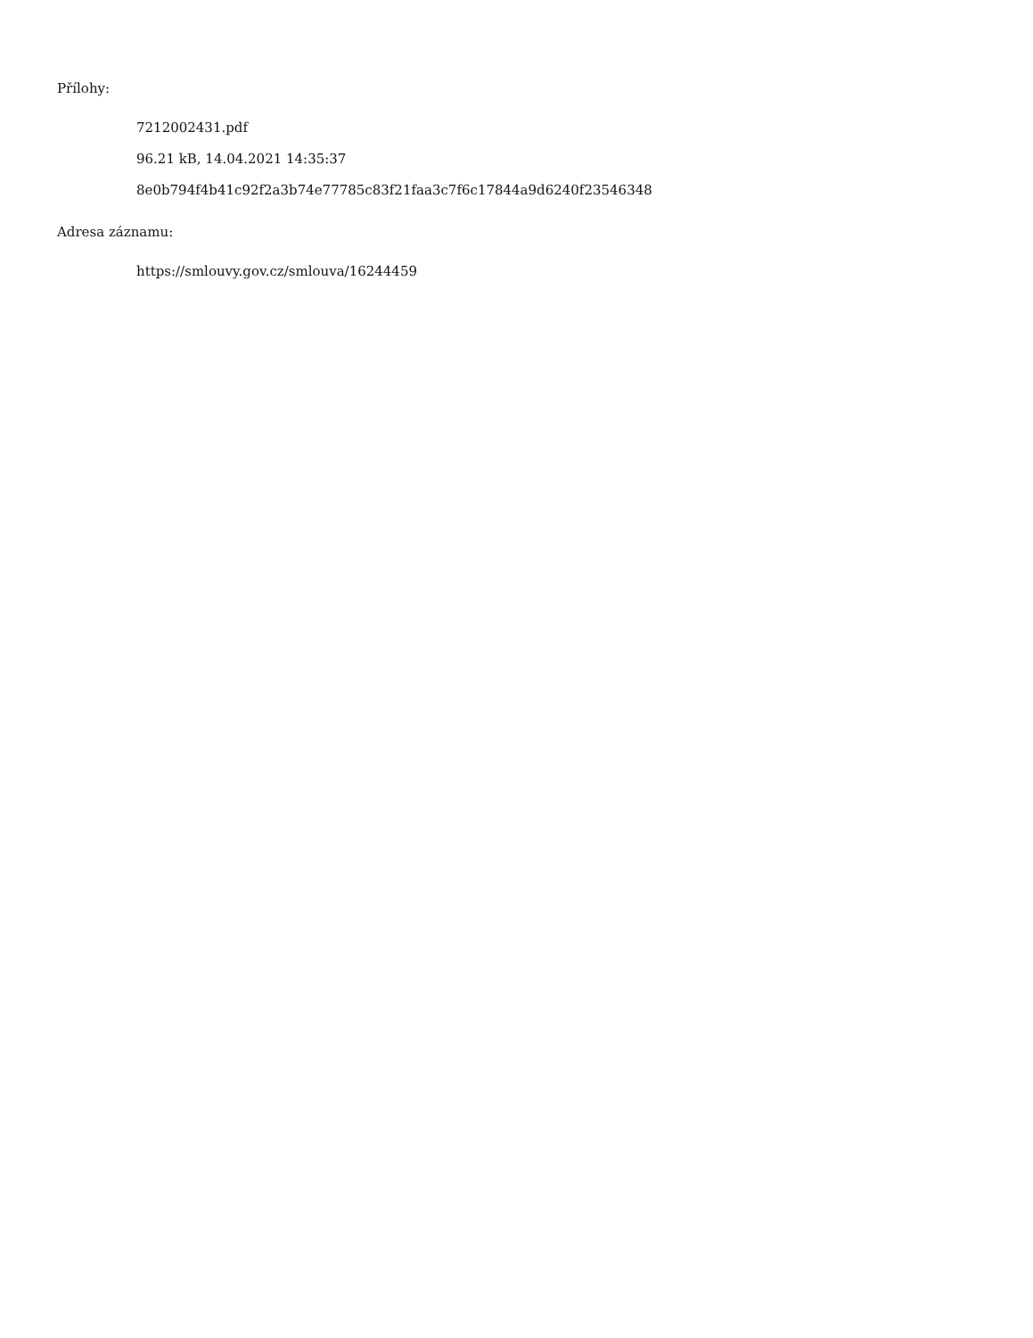Přílohy:
7212002431.pdf
96.21 kB, 14.04.2021 14:35:37
8e0b794f4b41c92f2a3b74e77785c83f21faa3c7f6c17844a9d6240f23546348
Adresa záznamu:
https://smlouvy.gov.cz/smlouva/16244459